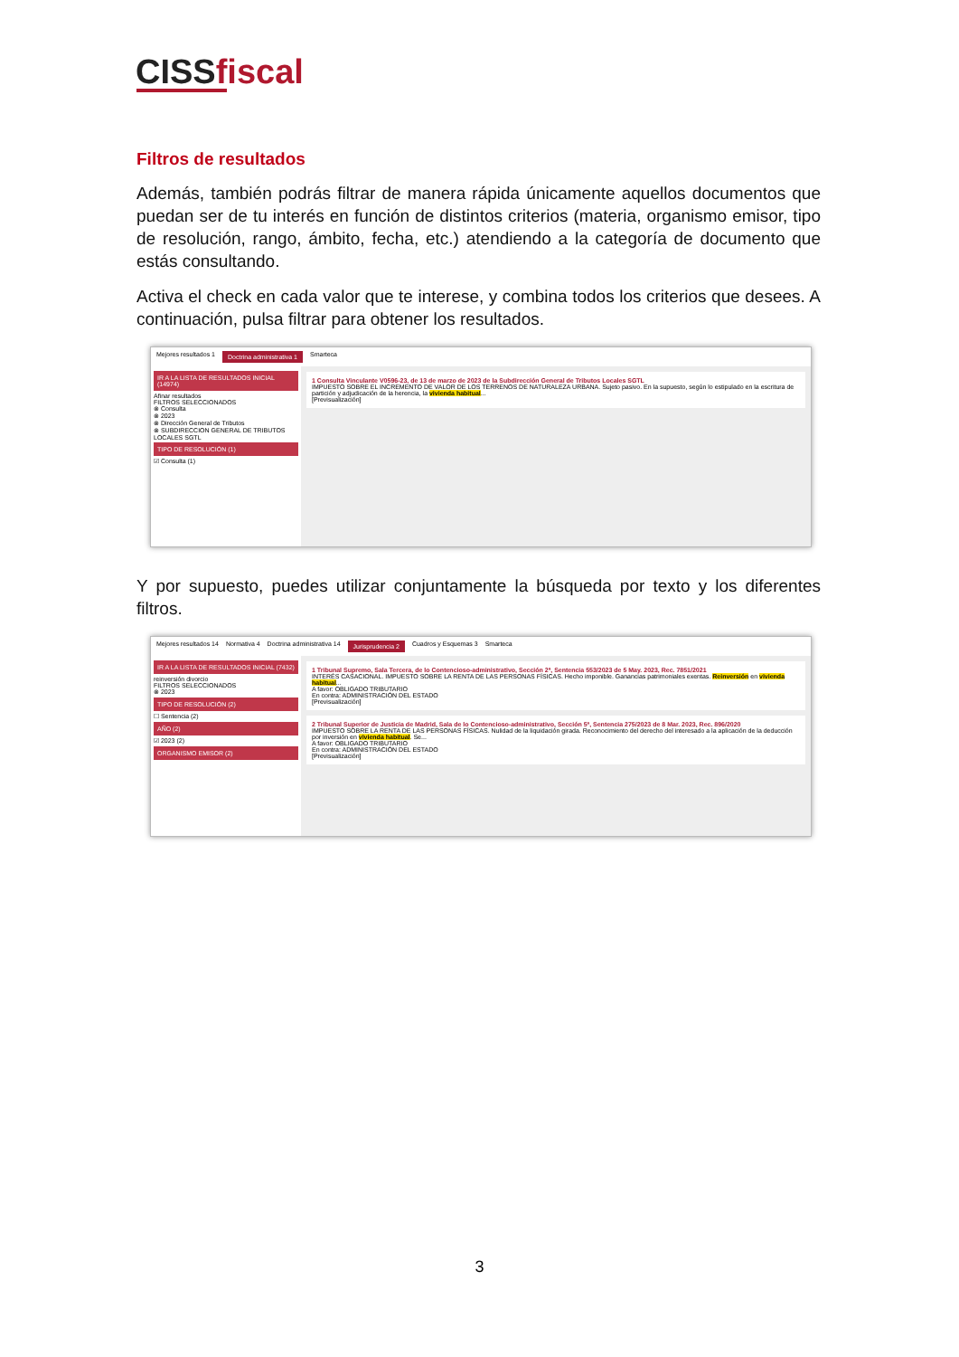CISS fiscal
Filtros de resultados
Además, también podrás filtrar de manera rápida únicamente aquellos documentos que puedan ser de tu interés en función de distintos criterios (materia, organismo emisor, tipo de resolución, rango, ámbito, fecha, etc.) atendiendo a la categoría de documento que estás consultando.
Activa el check en cada valor que te interese, y combina todos los criterios que desees. A continuación, pulsa filtrar para obtener los resultados.
Mejores resultados 1 Doctrina administrativa 1 Smarteca
IR A LA LISTA DE RESULTADOS INICIAL (14974)
Afinar resultados
FILTROS SELECCIONADOS
⊗ Consulta
⊗ 2023
⊗ Dirección General de Tributos
⊗ SUBDIRECCION GENERAL DE TRIBUTOS LOCALES SGTL
TIPO DE RESOLUCIÓN (1)
☑ Consulta (1)
1 Consulta Vinculante V0596-23, de 13 de marzo de 2023 de la Subdirección General de Tributos Locales SGTL
IMPUESTO SOBRE EL INCREMENTO DE VALOR DE LOS TERRENOS DE NATURALEZA URBANA. Sujeto pasivo. En la supuesto, según lo estipulado en la escritura de partición y adjudicación de la herencia, la vivienda habitual...
[Previsualización]
Y por supuesto, puedes utilizar conjuntamente la búsqueda por texto y los diferentes filtros.
Mejores resultados 14 Normativa 4 Doctrina administrativa 14 Jurisprudencia 2 Cuadros y Esquemas 3 Smarteca
IR A LA LISTA DE RESULTADOS INICIAL (7432)
reinversión divorcio
FILTROS SELECCIONADOS
⊗ 2023
TIPO DE RESOLUCIÓN (2)
☐ Sentencia (2)
AÑO (2)
☑ 2023 (2)
ORGANISMO EMISOR (2)
1 Tribunal Supremo, Sala Tercera, de lo Contencioso-administrativo, Sección 2ª, Sentencia 553/2023 de 5 May. 2023, Rec. 7851/2021
INTERÉS CASACIONAL. IMPUESTO SOBRE LA RENTA DE LAS PERSONAS FÍSICAS. Hecho imponible. Ganancias patrimoniales exentas. Reinversión en vivienda habitual...
A favor: OBLIGADO TRIBUTARIO
En contra: ADMINISTRACIÓN DEL ESTADO
[Previsualización]
2 Tribunal Superior de Justicia de Madrid, Sala de lo Contencioso-administrativo, Sección 5ª, Sentencia 275/2023 de 8 Mar. 2023, Rec. 896/2020
IMPUESTO SOBRE LA RENTA DE LAS PERSONAS FÍSICAS. Nulidad de la liquidación girada. Reconocimiento del derecho del interesado a la aplicación de la deducción por inversión en vivienda habitual. Se...
A favor: OBLIGADO TRIBUTARIO
En contra: ADMINISTRACIÓN DEL ESTADO
[Previsualización]
3